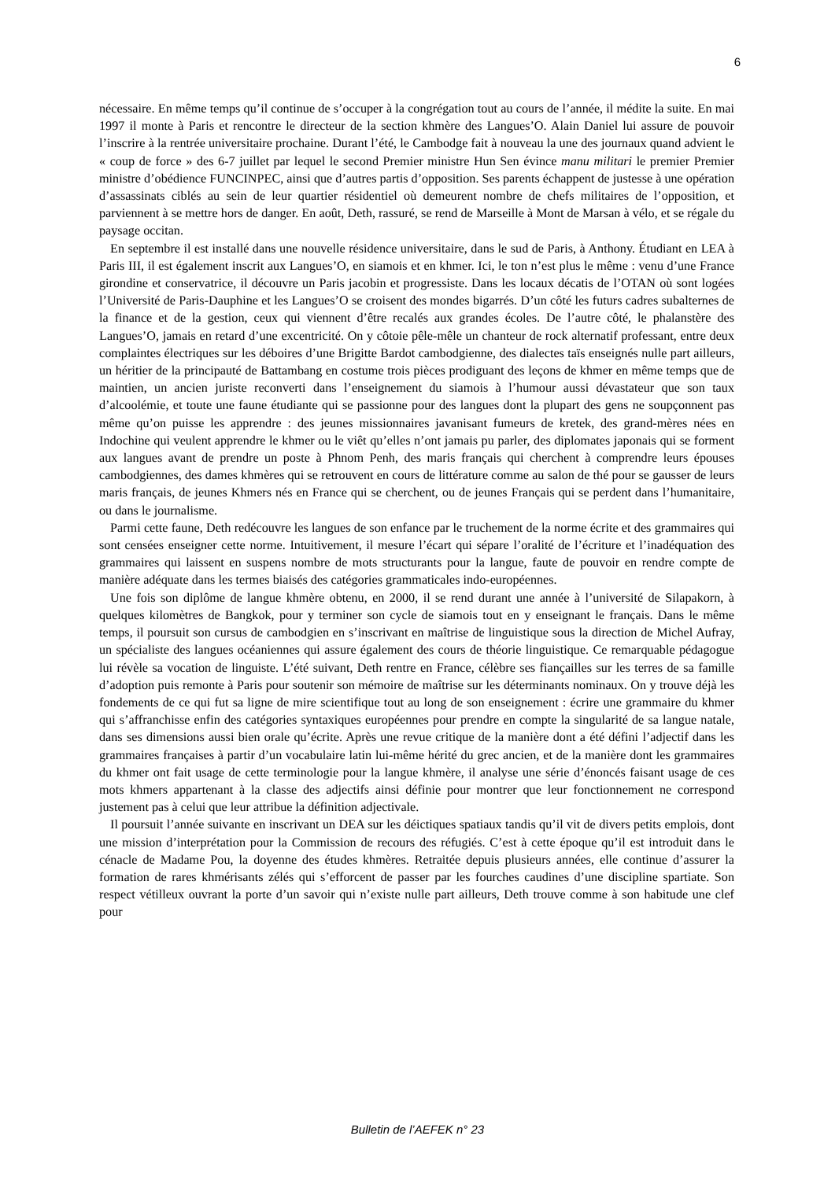6
nécessaire. En même temps qu’il continue de s’occuper à la congrégation tout au cours de l’année, il médite la suite. En mai 1997 il monte à Paris et rencontre le directeur de la section khmère des Langues’O. Alain Daniel lui assure de pouvoir l’inscrire à la rentrée universitaire prochaine. Durant l’été, le Cambodge fait à nouveau la une des journaux quand advient le « coup de force » des 6-7 juillet par lequel le second Premier ministre Hun Sen évince manu militari le premier Premier ministre d’obédience FUNCINPEC, ainsi que d’autres partis d’opposition. Ses parents échappent de justesse à une opération d’assassinats ciblés au sein de leur quartier résidentiel où demeurent nombre de chefs militaires de l’opposition, et parviennent à se mettre hors de danger. En août, Deth, rassuré, se rend de Marseille à Mont de Marsan à vélo, et se régale du paysage occitan.
En septembre il est installé dans une nouvelle résidence universitaire, dans le sud de Paris, à Anthony. Étudiant en LEA à Paris III, il est également inscrit aux Langues’O, en siamois et en khmer. Ici, le ton n’est plus le même : venu d’une France girondine et conservatrice, il découvre un Paris jacobin et progressiste. Dans les locaux décatis de l’OTAN où sont logées l’Université de Paris-Dauphine et les Langues’O se croisent des mondes bigarrés. D’un côté les futurs cadres subalternes de la finance et de la gestion, ceux qui viennent d’être recalés aux grandes écoles. De l’autre côté, le phalanstère des Langues’O, jamais en retard d’une excentricité. On y côtoie pêle-mêle un chanteur de rock alternatif professant, entre deux complaintes électriques sur les déboires d’une Brigitte Bardot cambodgienne, des dialectes taïs enseignés nulle part ailleurs, un héritier de la principauté de Battambang en costume trois pièces prodiguant des leçons de khmer en même temps que de maintien, un ancien juriste reconverti dans l’enseignement du siamois à l’humour aussi dévastateur que son taux d’alcoolémie, et toute une faune étudiante qui se passionne pour des langues dont la plupart des gens ne soupçonnent pas même qu’on puisse les apprendre : des jeunes missionnaires javanisant fumeurs de kretek, des grand-mères nées en Indochine qui veulent apprendre le khmer ou le viêt qu’elles n’ont jamais pu parler, des diplomates japonais qui se forment aux langues avant de prendre un poste à Phnom Penh, des maris français qui cherchent à comprendre leurs épouses cambodgiennes, des dames khmères qui se retrouvent en cours de littérature comme au salon de thé pour se gausser de leurs maris français, de jeunes Khmers nés en France qui se cherchent, ou de jeunes Français qui se perdent dans l’humanitaire, ou dans le journalisme.
Parmi cette faune, Deth redécouvre les langues de son enfance par le truchement de la norme écrite et des grammaires qui sont censées enseigner cette norme. Intuitivement, il mesure l’écart qui sépare l’oralité de l’écriture et l’inadéquation des grammaires qui laissent en suspens nombre de mots structurants pour la langue, faute de pouvoir en rendre compte de manière adéquate dans les termes biaisés des catégories grammaticales indo-européennes.
Une fois son diplôme de langue khmère obtenu, en 2000, il se rend durant une année à l’université de Silapakorn, à quelques kilomètres de Bangkok, pour y terminer son cycle de siamois tout en y enseignant le français. Dans le même temps, il poursuit son cursus de cambodgien en s’inscrivant en maîtrise de linguistique sous la direction de Michel Aufray, un spécialiste des langues océaniennes qui assure également des cours de théorie linguistique. Ce remarquable pédagogue lui révèle sa vocation de linguiste. L’été suivant, Deth rentre en France, célèbre ses fiançailles sur les terres de sa famille d’adoption puis remonte à Paris pour soutenir son mémoire de maîtrise sur les déterminants nominaux. On y trouve déjà les fondements de ce qui fut sa ligne de mire scientifique tout au long de son enseignement : écrire une grammaire du khmer qui s’affranchisse enfin des catégories syntaxiques européennes pour prendre en compte la singularité de sa langue natale, dans ses dimensions aussi bien orale qu’écrite. Après une revue critique de la manière dont a été défini l’adjectif dans les grammaires françaises à partir d’un vocabulaire latin lui-même hérité du grec ancien, et de la manière dont les grammaires du khmer ont fait usage de cette terminologie pour la langue khmère, il analyse une série d’énoncés faisant usage de ces mots khmers appartenant à la classe des adjectifs ainsi définie pour montrer que leur fonctionnement ne correspond justement pas à celui que leur attribue la définition adjectivale.
Il poursuit l’année suivante en inscrivant un DEA sur les déictiques spatiaux tandis qu’il vit de divers petits emplois, dont une mission d’interprétation pour la Commission de recours des réfugiés. C’est à cette époque qu’il est introduit dans le cénacle de Madame Pou, la doyenne des études khmères. Retraitée depuis plusieurs années, elle continue d’assurer la formation de rares khmérisants zélés qui s’efforcent de passer par les fourches caudines d’une discipline spartiate. Son respect vétilleux ouvrant la porte d’un savoir qui n’existe nulle part ailleurs, Deth trouve comme à son habitude une clef pour
Bulletin de l’AEFEK n° 23